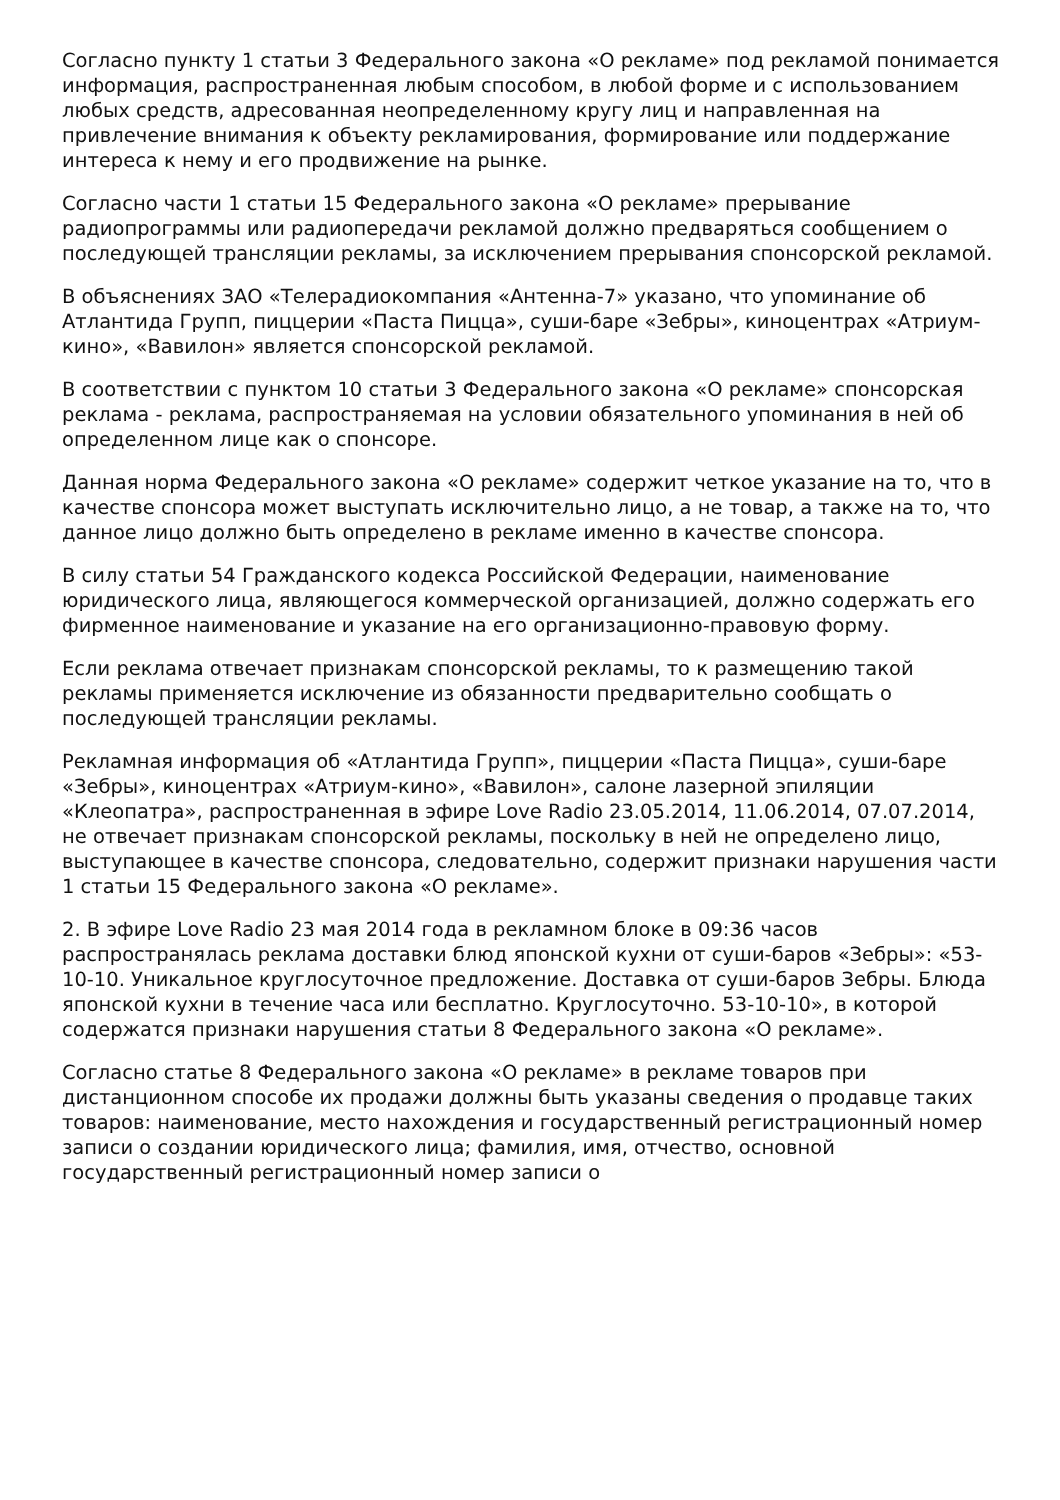Согласно пункту 1 статьи 3 Федерального закона «О рекламе» под рекламой понимается информация, распространенная любым способом, в любой форме и с использованием любых средств, адресованная неопределенному кругу лиц и направленная на привлечение внимания к объекту рекламирования, формирование или поддержание интереса к нему и его продвижение на рынке.
Согласно части 1 статьи 15 Федерального закона «О рекламе» прерывание радиопрограммы или радиопередачи рекламой должно предваряться сообщением о последующей трансляции рекламы, за исключением прерывания спонсорской рекламой.
В объяснениях ЗАО «Телерадиокомпания «Антенна-7» указано, что упоминание об Атлантида Групп, пиццерии «Паста Пицца», суши-баре «Зебры», киноцентрах «Атриум-кино», «Вавилон» является спонсорской рекламой.
В соответствии с пунктом 10 статьи 3 Федерального закона «О рекламе» спонсорская реклама - реклама, распространяемая на условии обязательного упоминания в ней об определенном лице как о спонсоре.
Данная норма Федерального закона «О рекламе» содержит четкое указание на то, что в качестве спонсора может выступать исключительно лицо, а не товар, а также на то, что данное лицо должно быть определено в рекламе именно в качестве спонсора.
В силу статьи 54 Гражданского кодекса Российской Федерации, наименование юридического лица, являющегося коммерческой организацией, должно содержать его фирменное наименование и указание на его организационно-правовую форму.
Если реклама отвечает признакам спонсорской рекламы, то к размещению такой рекламы применяется исключение из обязанности предварительно сообщать о последующей трансляции рекламы.
Рекламная информация об «Атлантида Групп», пиццерии «Паста Пицца», суши-баре «Зебры», киноцентрах «Атриум-кино», «Вавилон», салоне лазерной эпиляции «Клеопатра», распространенная в эфире Love Radio 23.05.2014, 11.06.2014, 07.07.2014, не отвечает признакам спонсорской рекламы, поскольку в ней не определено лицо, выступающее в качестве спонсора, следовательно, содержит признаки нарушения части 1 статьи 15 Федерального закона «О рекламе».
2. В эфире Love Radio 23 мая 2014 года в рекламном блоке в 09:36 часов распространялась реклама доставки блюд японской кухни от суши-баров «Зебры»: «53-10-10. Уникальное круглосуточное предложение. Доставка от суши-баров Зебры. Блюда японской кухни в течение часа или бесплатно. Круглосуточно. 53-10-10», в которой содержатся признаки нарушения статьи 8 Федерального закона «О рекламе».
Согласно статье 8 Федерального закона «О рекламе» в рекламе товаров при дистанционном способе их продажи должны быть указаны сведения о продавце таких товаров: наименование, место нахождения и государственный регистрационный номер записи о создании юридического лица; фамилия, имя, отчество, основной государственный регистрационный номер записи о